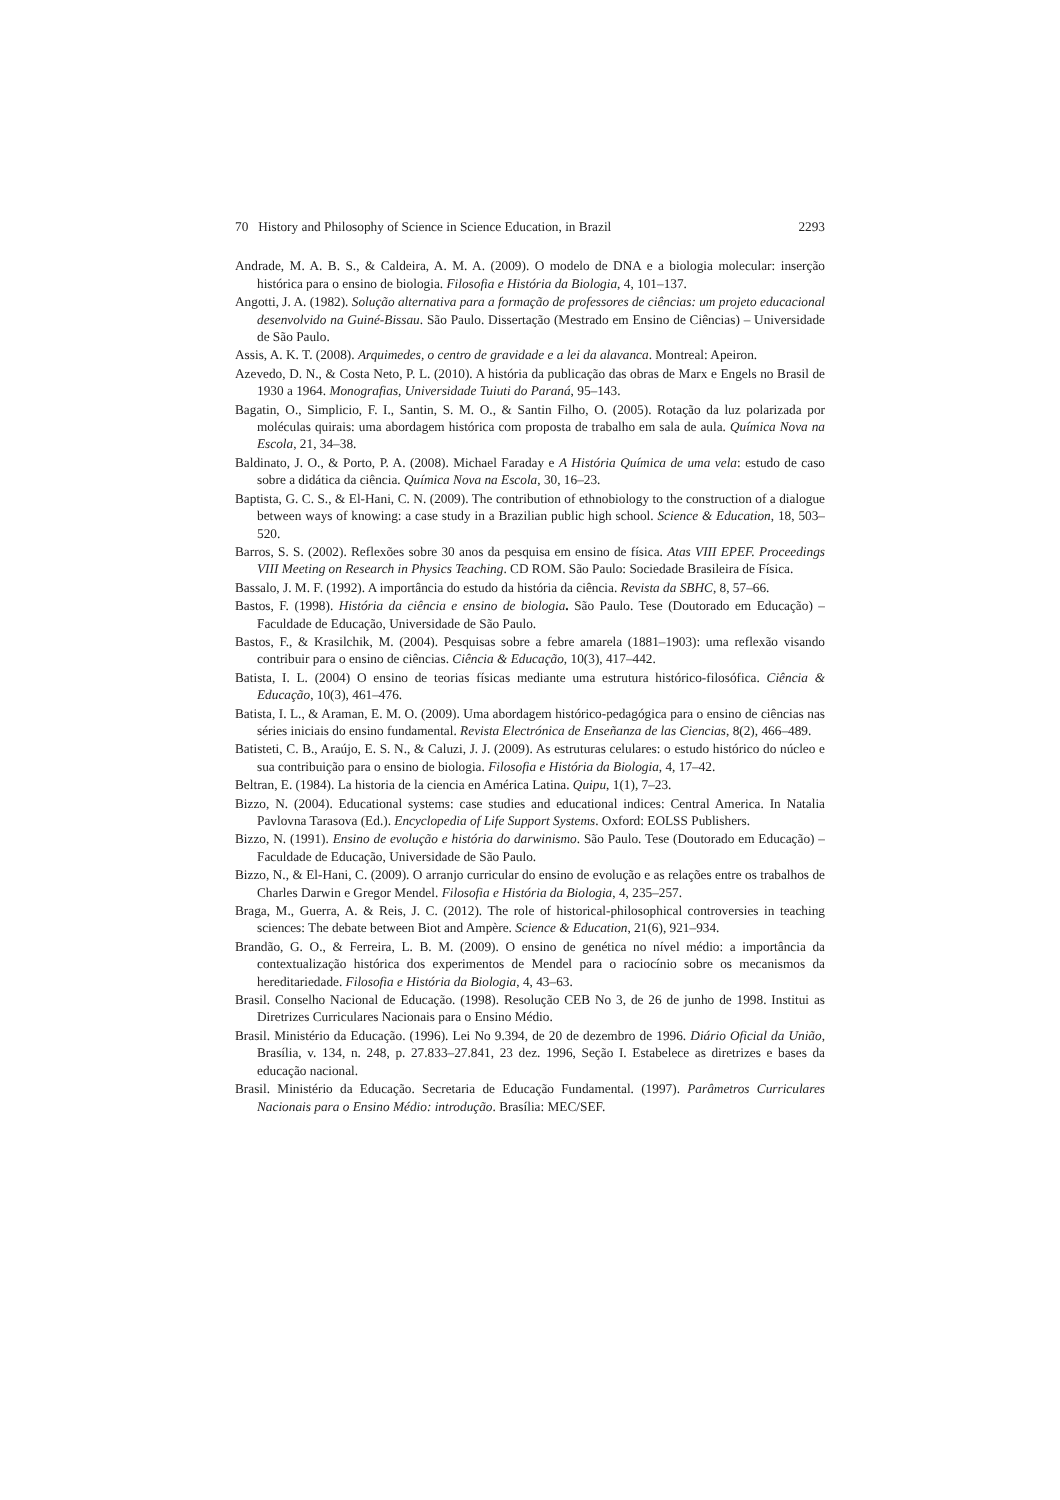70 History and Philosophy of Science in Science Education, in Brazil 2293
Andrade, M. A. B. S., & Caldeira, A. M. A. (2009). O modelo de DNA e a biologia molecular: inserção histórica para o ensino de biologia. Filosofia e História da Biologia, 4, 101–137.
Angotti, J. A. (1982). Solução alternativa para a formação de professores de ciências: um projeto educacional desenvolvido na Guiné-Bissau. São Paulo. Dissertação (Mestrado em Ensino de Ciências) – Universidade de São Paulo.
Assis, A. K. T. (2008). Arquimedes, o centro de gravidade e a lei da alavanca. Montreal: Apeiron.
Azevedo, D. N., & Costa Neto, P. L. (2010). A história da publicação das obras de Marx e Engels no Brasil de 1930 a 1964. Monografias, Universidade Tuiuti do Paraná, 95–143.
Bagatin, O., Simplicio, F. I., Santin, S. M. O., & Santin Filho, O. (2005). Rotação da luz polarizada por moléculas quirais: uma abordagem histórica com proposta de trabalho em sala de aula. Química Nova na Escola, 21, 34–38.
Baldinato, J. O., & Porto, P. A. (2008). Michael Faraday e A História Química de uma vela: estudo de caso sobre a didática da ciência. Química Nova na Escola, 30, 16–23.
Baptista, G. C. S., & El-Hani, C. N. (2009). The contribution of ethnobiology to the construction of a dialogue between ways of knowing: a case study in a Brazilian public high school. Science & Education, 18, 503–520.
Barros, S. S. (2002). Reflexões sobre 30 anos da pesquisa em ensino de física. Atas VIII EPEF. Proceedings VIII Meeting on Research in Physics Teaching. CD ROM. São Paulo: Sociedade Brasileira de Física.
Bassalo, J. M. F. (1992). A importância do estudo da história da ciência. Revista da SBHC, 8, 57–66.
Bastos, F. (1998). História da ciência e ensino de biologia. São Paulo. Tese (Doutorado em Educação) – Faculdade de Educação, Universidade de São Paulo.
Bastos, F., & Krasilchik, M. (2004). Pesquisas sobre a febre amarela (1881–1903): uma reflexão visando contribuir para o ensino de ciências. Ciência & Educação, 10(3), 417–442.
Batista, I. L. (2004) O ensino de teorias físicas mediante uma estrutura histórico-filosófica. Ciência & Educação, 10(3), 461–476.
Batista, I. L., & Araman, E. M. O. (2009). Uma abordagem histórico-pedagógica para o ensino de ciências nas séries iniciais do ensino fundamental. Revista Electrónica de Enseñanza de las Ciencias, 8(2), 466–489.
Batisteti, C. B., Araújo, E. S. N., & Caluzi, J. J. (2009). As estruturas celulares: o estudo histórico do núcleo e sua contribuição para o ensino de biologia. Filosofia e História da Biologia, 4, 17–42.
Beltran, E. (1984). La historia de la ciencia en América Latina. Quipu, 1(1), 7–23.
Bizzo, N. (2004). Educational systems: case studies and educational indices: Central America. In Natalia Pavlovna Tarasova (Ed.). Encyclopedia of Life Support Systems. Oxford: EOLSS Publishers.
Bizzo, N. (1991). Ensino de evolução e história do darwinismo. São Paulo. Tese (Doutorado em Educação) – Faculdade de Educação, Universidade de São Paulo.
Bizzo, N., & El-Hani, C. (2009). O arranjo curricular do ensino de evolução e as relações entre os trabalhos de Charles Darwin e Gregor Mendel. Filosofia e História da Biologia, 4, 235–257.
Braga, M., Guerra, A. & Reis, J. C. (2012). The role of historical-philosophical controversies in teaching sciences: The debate between Biot and Ampère. Science & Education, 21(6), 921–934.
Brandão, G. O., & Ferreira, L. B. M. (2009). O ensino de genética no nível médio: a importância da contextualização histórica dos experimentos de Mendel para o raciocínio sobre os mecanismos da hereditariedade. Filosofia e História da Biologia, 4, 43–63.
Brasil. Conselho Nacional de Educação. (1998). Resolução CEB No 3, de 26 de junho de 1998. Institui as Diretrizes Curriculares Nacionais para o Ensino Médio.
Brasil. Ministério da Educação. (1996). Lei No 9.394, de 20 de dezembro de 1996. Diário Oficial da União, Brasília, v. 134, n. 248, p. 27.833–27.841, 23 dez. 1996, Seção I. Estabelece as diretrizes e bases da educação nacional.
Brasil. Ministério da Educação. Secretaria de Educação Fundamental. (1997). Parâmetros Curriculares Nacionais para o Ensino Médio: introdução. Brasília: MEC/SEF.